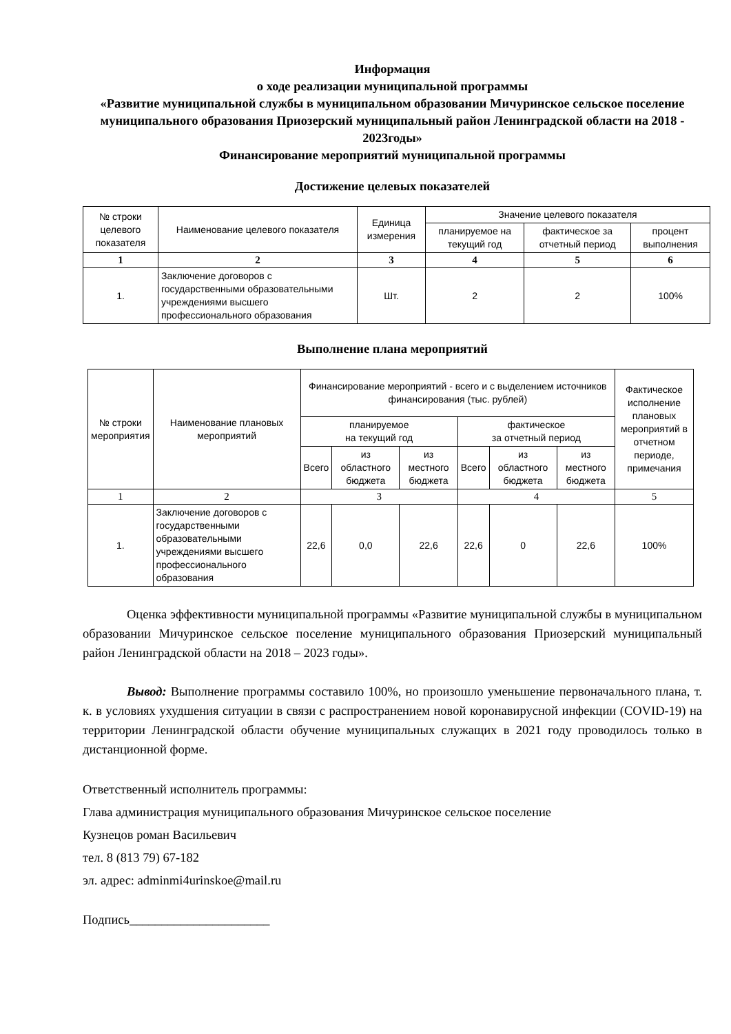Информация
о ходе реализации муниципальной программы
«Развитие муниципальной службы в муниципальном образовании Мичуринское сельское поселение муниципального образования Приозерский муниципальный район Ленинградской области на 2018 - 2023годы»
Финансирование мероприятий муниципальной программы
Достижение целевых показателей
| № строки целевого показателя | Наименование целевого показателя | Единица измерения | Значение целевого показателя | | |
| --- | --- | --- | --- | --- | --- |
| | | | планируемое на текущий год | фактическое за отчетный период | процент выполнения |
| 1 | 2 | 3 | 4 | 5 | 6 |
| 1. | Заключение договоров с государственными образовательными учреждениями высшего профессионального образования | Шт. | 2 | 2 | 100% |
Выполнение плана мероприятий
| № строки мероприятия | Наименование плановых мероприятий | Финансирование мероприятий - всего и с выделением источников финансирования (тыс. рублей) | | | | | | Фактическое исполнение плановых мероприятий в отчетном периоде, примечания |
| --- | --- | --- | --- | --- | --- | --- | --- | --- |
| | | планируемое на текущий год | | | фактическое за отчетный период | | | |
| | | Всего | из областного бюджета | из местного бюджета | Всего | из областного бюджета | из местного бюджета | |
| 1 | 2 | 3 | | | 4 | | | 5 |
| 1. | Заключение договоров с государственными образовательными учреждениями высшего профессионального образования | 22,6 | 0,0 | 22,6 | 22,6 | 0 | 22,6 | 100% |
Оценка эффективности муниципальной программы «Развитие муниципальной службы в муниципальном образовании Мичуринское сельское поселение муниципального образования Приозерский муниципальный район Ленинградской области на 2018 – 2023 годы».
Вывод: Выполнение программы составило 100%, но произошло уменьшение первоначального плана, т. к. в условиях ухудшения ситуации в связи с распространением новой коронавирусной инфекции (COVID-19) на территории Ленинградской области обучение муниципальных служащих в 2021 году проводилось только в дистанционной форме.
Ответственный исполнитель программы:
Глава администрация муниципального образования Мичуринское сельское поселение
Кузнецов роман Васильевич
тел. 8 (813 79) 67-182
эл. адрес: adminmi4urinskoe@mail.ru
Подпись______________________